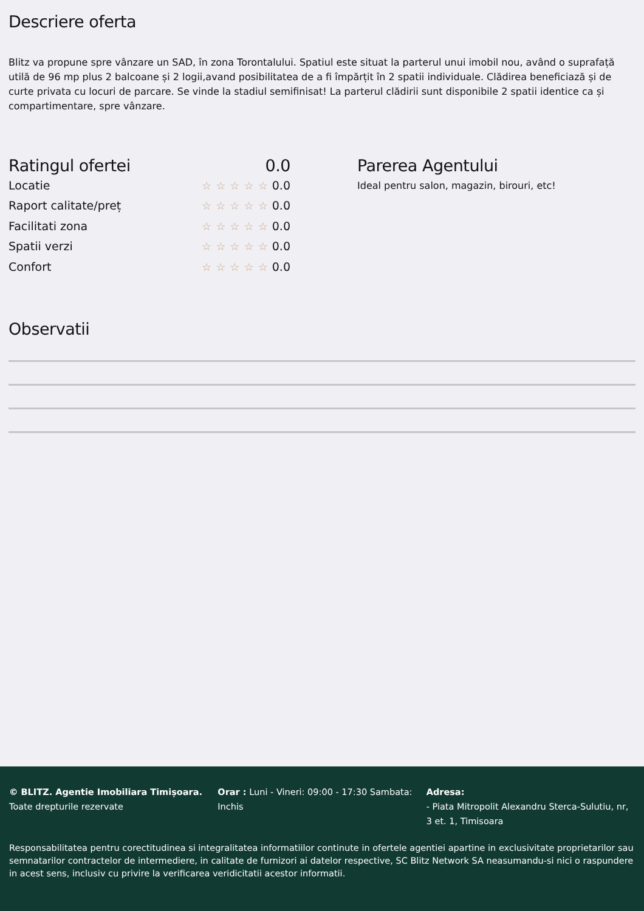Descriere oferta
Blitz va propune spre vânzare un SAD, în zona Torontalului. Spatiul este situat la parterul unui imobil nou, având o suprafață utilă de 96 mp plus 2 balcoane și 2 logii,avand posibilitatea de a fi împărțit în 2 spatii individuale. Clădirea beneficiază și de curte privata cu locuri de parcare. Se vinde la stadiul semifinisat! La parterul clădirii sunt disponibile 2 spatii identice ca și compartimentare, spre vânzare.
Ratingul ofertei 0.0
Locatie
☆☆☆☆☆0.0
Raport calitate/preț
☆☆☆☆☆0.0
Facilitati zona
☆☆☆☆☆0.0
Spatii verzi
☆☆☆☆☆0.0
Confort
☆☆☆☆☆0.0
Parerea Agentului
Ideal pentru salon, magazin, birouri, etc!
Observatii
© BLITZ. Agentie Imobiliara Timișoara.
Toate drepturile rezervate
Orar : Luni - Vineri: 09:00 - 17:30 Sambata: Inchis
Adresa:
- Piata Mitropolit Alexandru Sterca-Sulutiu, nr, 3 et. 1, Timisoara
Responsabilitatea pentru corectitudinea si integralitatea informatiilor continute in ofertele agentiei apartine in exclusivitate proprietarilor sau semnatarilor contractelor de intermediere, in calitate de furnizori ai datelor respective, SC Blitz Network SA neasumandu-si nici o raspundere in acest sens, inclusiv cu privire la verificarea veridicitatii acestor informatii.